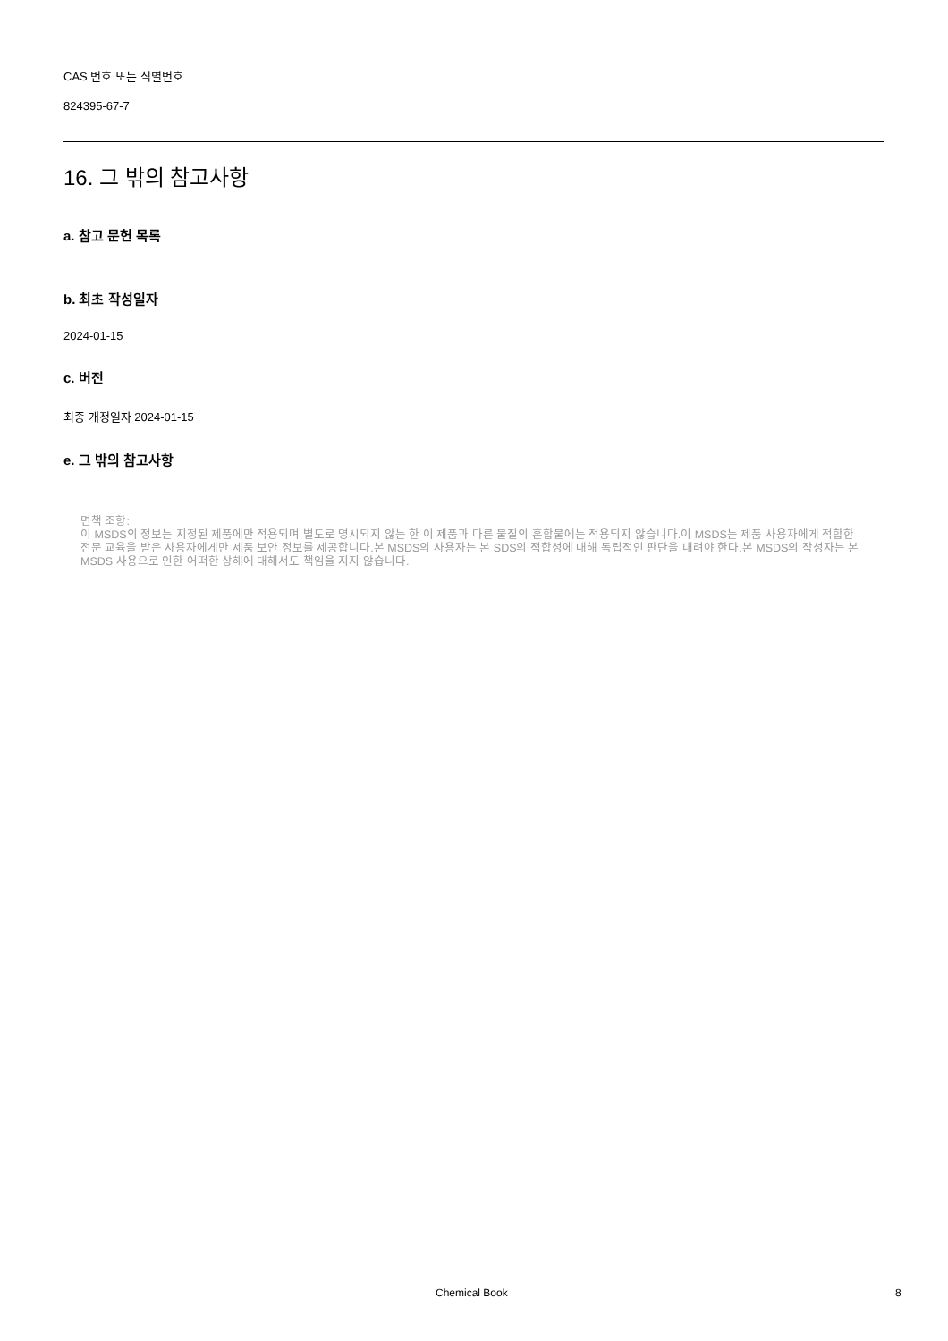CAS 번호 또는 식별번호
824395-67-7
16. 그 밖의 참고사항
a. 참고 문헌 목록
b. 최초 작성일자
2024-01-15
c. 버전
최종 개정일자 2024-01-15
e. 그 밖의 참고사항
면책 조항:
이 MSDS의 정보는 지정된 제품에만 적용되며 별도로 명시되지 않는 한 이 제품과 다른 물질의 혼합물에는 적용되지 않습니다.이 MSDS는 제품 사용자에게 적합한 전문 교육을 받은 사용자에게만 제품 보안 정보를 제공합니다.본 MSDS의 사용자는 본 SDS의 적합성에 대해 독립적인 판단을 내려야 한다.본 MSDS의 작성자는 본 MSDS 사용으로 인한 어떠한 상해에 대해서도 책임을 지지 않습니다.
Chemical Book 8